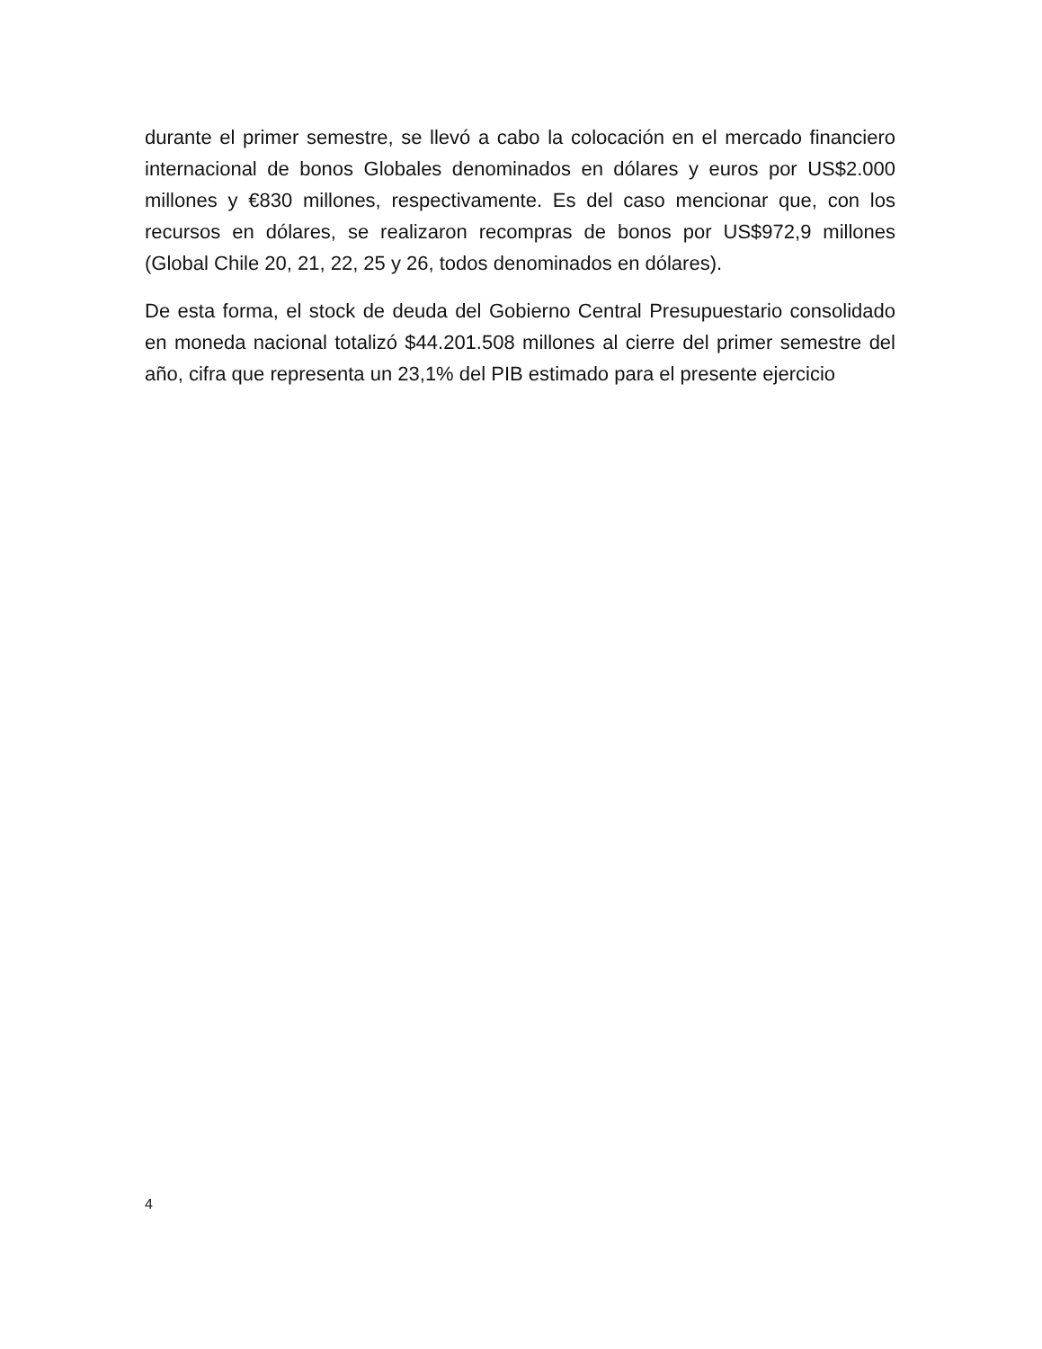durante el primer semestre, se llevó a cabo la colocación en el mercado financiero internacional de bonos Globales denominados en dólares y euros por US$2.000 millones y €830 millones, respectivamente. Es del caso mencionar que, con los recursos en dólares, se realizaron recompras de bonos por US$972,9 millones (Global Chile 20, 21, 22, 25 y 26, todos denominados en dólares).
De esta forma, el stock de deuda del Gobierno Central Presupuestario consolidado en moneda nacional totalizó $44.201.508 millones al cierre del primer semestre del año, cifra que representa un 23,1% del PIB estimado para el presente ejercicio
4